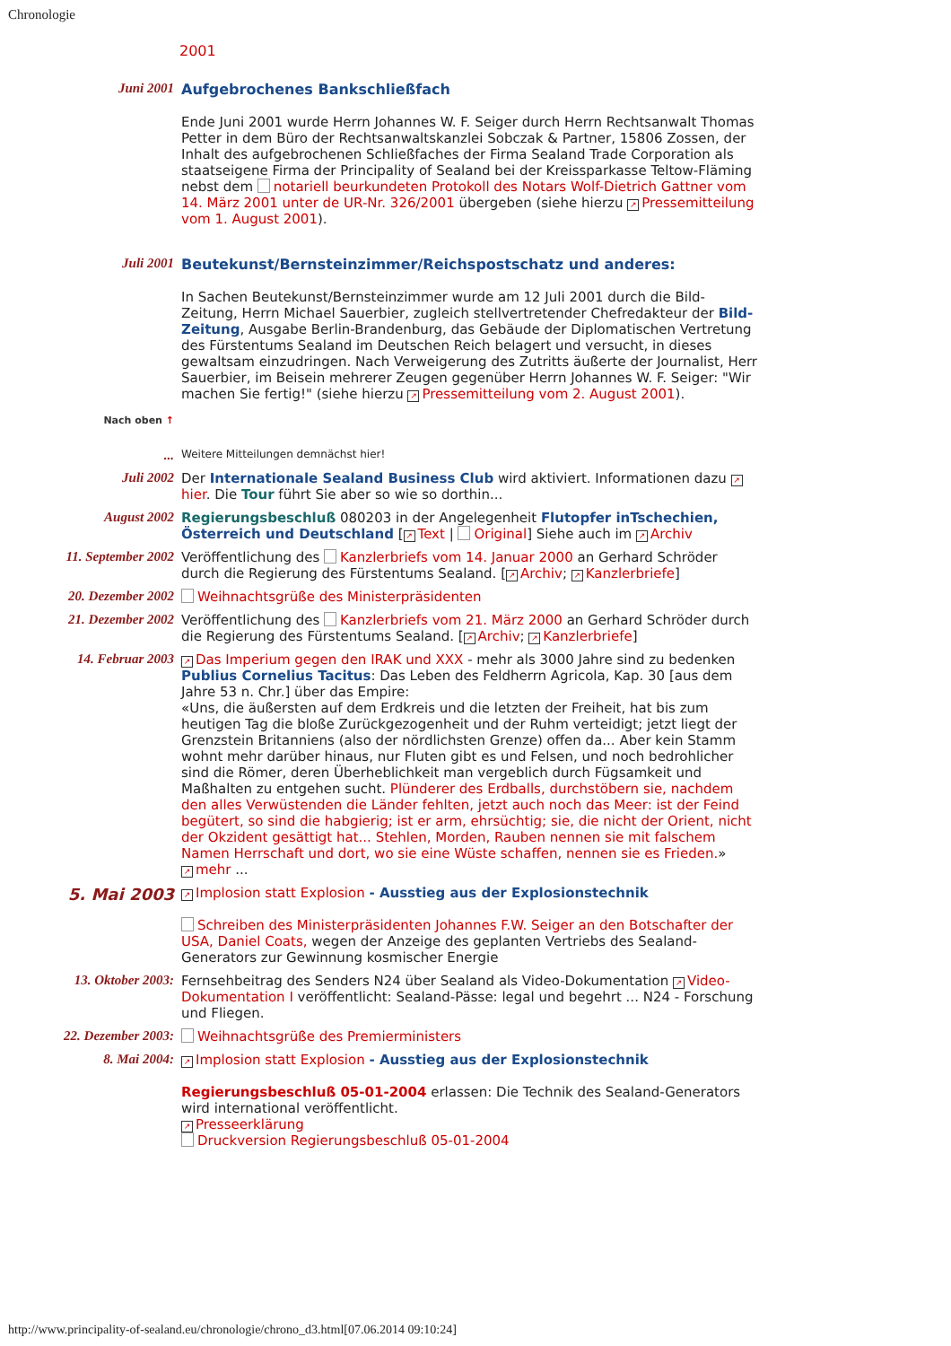Chronologie
2001
| Juni 2001 | Aufgebrochenes Bankschließfach Ende Juni 2001 wurde Herrn Johannes W. F. Seiger durch Herrn Rechtsanwalt Thomas Petter in dem Büro der Rechtsanwaltskanzlei Sobczak & Partner, 15806 Zossen, der Inhalt des aufgebrochenen Schließfaches der Firma Sealand Trade Corporation als staatseigene Firma der Principality of Sealand bei der Kreissparkasse Teltow-Fläming nebst dem notariell beurkundeten Protokoll des Notars Wolf-Dietrich Gattner vom 14. März 2001 unter de UR-Nr. 326/2001 übergeben (siehe hierzu ↗ Pressemitteilung vom 1. August 2001 ). |
| Juli 2001 | Beutekunst/Bernsteinzimmer/Reichspostschatz und anderes: In Sachen Beutekunst/Bernsteinzimmer wurde am 12 Juli 2001 durch die Bild-Zeitung, Herrn Michael Sauerbier, zugleich stellvertretender Chefredakteur der Bild-Zeitung , Ausgabe Berlin-Brandenburg, das Gebäude der Diplomatischen Vertretung des Fürstentums Sealand im Deutschen Reich belagert und versucht, in dieses gewaltsam einzudringen. Nach Verweigerung des Zutritts äußerte der Journalist, Herr Sauerbier, im Beisein mehrerer Zeugen gegenüber Herrn Johannes W. F. Seiger: "Wir machen Sie fertig!" (siehe hierzu ↗ Pressemitteilung vom 2. August 2001 ). |
| Nach oben ↑ | |
| ... | Weitere Mitteilungen demnächst hier! |
| Juli 2002 | Der Internationale Sealand Business Club wird aktiviert. Informationen dazu ↗ hier . Die Tour führt Sie aber so wie so dorthin... |
| August 2002 | Regierungsbeschluß 080203 in der Angelegenheit Flutopfer inTschechien, Österreich und Deutschland [ ↗ Text / Original ] Siehe auch im ↗ Archiv |
| 11. September 2002 | Veröffentlichung des Kanzlerbriefs vom 14. Januar 2000 an Gerhard Schröder durch die Regierung des Fürstentums Sealand. [ ↗ Archiv ; ↗ Kanzlerbriefe ] |
| 20. Dezember 2002 | Weihnachtsgrüße des Ministerpräsidenten |
| 21. Dezember 2002 | Veröffentlichung des Kanzlerbriefs vom 21. März 2000 an Gerhard Schröder durch die Regierung des Fürstentums Sealand. [ ↗ Archiv ; ↗ Kanzlerbriefe ] |
| 14. Februar 2003 | ↗ Das Imperium gegen den IRAK und XXX - mehr als 3000 Jahre sind zu bedenken Publius Cornelius Tacitus : Das Leben des Feldherrn Agricola, Kap. 30 [aus dem Jahre 53 n. Chr.] über das Empire: «Uns, die äußersten auf dem Erdkreis und die letzten der Freiheit, hat bis zum heutigen Tag die bloße Zurückgezogenheit und der Ruhm verteidigt; jetzt liegt der Grenzstein Britanniens (also der nördlichsten Grenze) offen da... Aber kein Stamm wohnt mehr darüber hinaus, nur Fluten gibt es und Felsen, und noch bedrohlicher sind die Römer, deren Überheblichkeit man vergeblich durch Fügsamkeit und Maßhalten zu entgehen sucht. Plünderer des Erdballs, durchstöbern sie, nachdem den alles Verwüstenden die Länder fehlten, jetzt auch noch das Meer: ist der Feind begütert, so sind die habgierig; ist er arm, ehrsüchtig; sie, die nicht der Orient, nicht der Okzident gesättigt hat... Stehlen, Morden, Rauben nennen sie mit falschem Namen Herrschaft und dort, wo sie eine Wüste schaffen, nennen sie es Frieden. » ↗ mehr ... |
| 5. Mai 2003 | ↗ Implosion statt Explosion - Ausstieg aus der Explosionstechnik Schreiben des Ministerpräsidenten Johannes F.W. Seiger an den Botschafter der USA, Daniel Coats, wegen der Anzeige des geplanten Vertriebs des Sealand-Generators zur Gewinnung kosmischer Energie |
| 13. Oktober 2003: | Fernsehbeitrag des Senders N24 über Sealand als Video-Dokumentation ↗ Video-Dokumentation I veröffentlicht: Sealand-Pässe: legal und begehrt ... N24 - Forschung und Fliegen. |
| 22. Dezember 2003: | Weihnachtsgrüße des Premierministers |
| 8. Mai 2004: | ↗ Implosion statt Explosion - Ausstieg aus der Explosionstechnik Regierungsbeschluß 05-01-2004 erlassen: Die Technik des Sealand-Generators wird international veröffentlicht. ↗ Presseerklärung Druckversion Regierungsbeschluß 05-01-2004 |
http://www.principality-of-sealand.eu/chronologie/chrono_d3.html[07.06.2014 09:10:24]